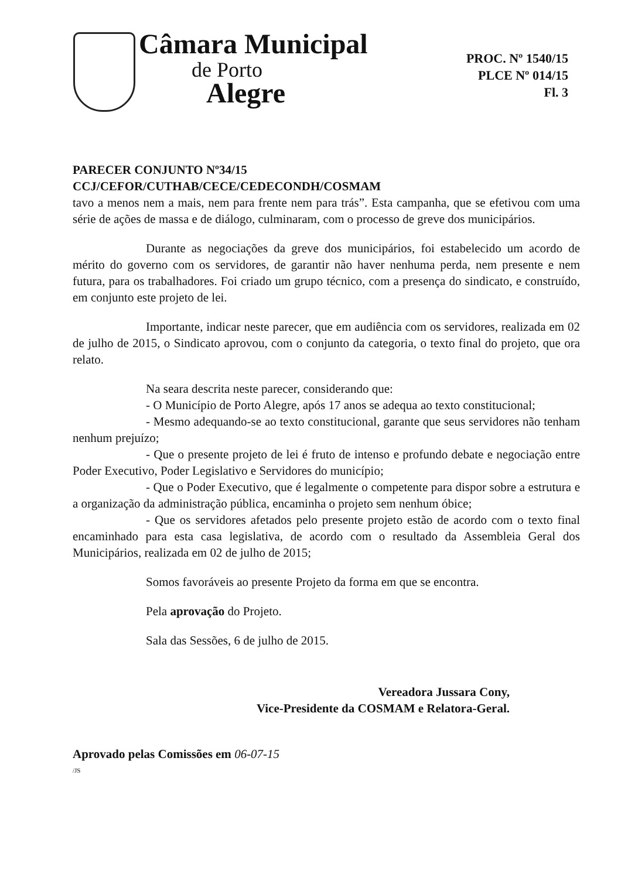Câmara Municipal
de Porto
Alegre
PROC. Nº 1540/15
PLCE Nº 014/15
Fl. 3
PARECER CONJUNTO Nº34/15
CCJ/CEFOR/CUTHAB/CECE/CEDECONDH/COSMAM
tavo a menos nem a mais, nem para frente nem para trás”. Esta campanha, que se efetivou com uma série de ações de massa e de diálogo, culminaram, com o processo de greve dos municipários.
Durante as negociações da greve dos municipários, foi estabelecido um acordo de mérito do governo com os servidores, de garantir não haver nenhuma perda, nem presente e nem futura, para os trabalhadores. Foi criado um grupo técnico, com a presença do sindicato, e construído, em conjunto este projeto de lei.
Importante, indicar neste parecer, que em audiência com os servidores, realizada em 02 de julho de 2015, o Sindicato aprovou, com o conjunto da categoria, o texto final do projeto, que ora relato.
Na seara descrita neste parecer, considerando que:
- O Município de Porto Alegre, após 17 anos se adequa ao texto constitucional;
- Mesmo adequando-se ao texto constitucional, garante que seus servidores não tenham nenhum prejuízo;
- Que o presente projeto de lei é fruto de intenso e profundo debate e negociação entre Poder Executivo, Poder Legislativo e Servidores do município;
- Que o Poder Executivo, que é legalmente o competente para dispor sobre a estrutura e a organização da administração pública, encaminha o projeto sem nenhum óbice;
- Que os servidores afetados pelo presente projeto estão de acordo com o texto final encaminhado para esta casa legislativa, de acordo com o resultado da Assembleia Geral dos Municipários, realizada em 02 de julho de 2015;
Somos favoráveis ao presente Projeto da forma em que se encontra.
Pela aprovação do Projeto.
Sala das Sessões, 6 de julho de 2015.
Vereadora Jussara Cony,
Vice-Presidente da COSMAM e Relatora-Geral.
Aprovado pelas Comissões em 06-07-15
/JS